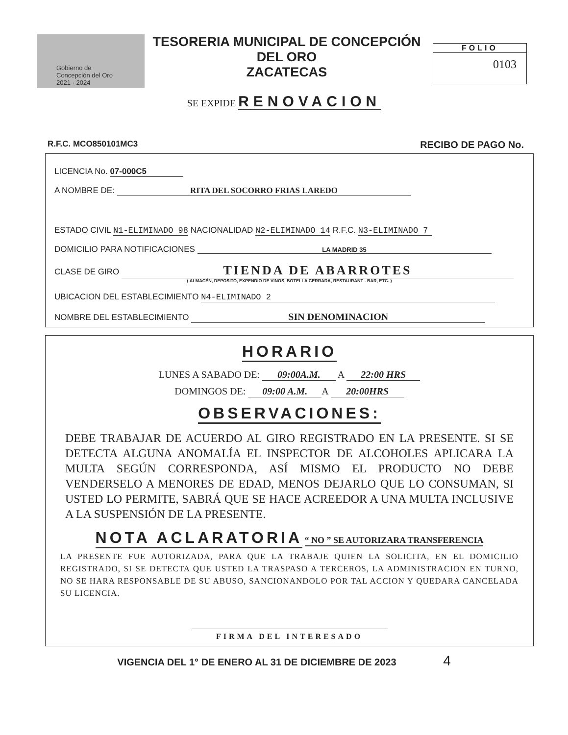Gobierno de Concepción del Oro 2021 · 2024
TESORERIA MUNICIPAL DE CONCEPCIÓN DEL ORO
ZACATECAS
FOLIO
0103
SE EXPIDE RENOVACION
R.F.C. MCO850101MC3 RECIBO DE PAGO No.
LICENCIA No. 07-000C5
A NOMBRE DE: RITA DEL SOCORRO FRIAS LAREDO
ESTADO CIVIL N1-ELIMINADO 98 NACIONALIDAD N2-ELIMINADO 14 R.F.C. N3-ELIMINADO 7
DOMICILIO PARA NOTIFICACIONES LA MADRID 35
CLASE DE GIRO TIENDA DE ABARROTES
( ALMACÉN, DEPOSITO, EXPENDIO DE VINOS, BOTELLA CERRADA, RESTAURANT - BAR, ETC. )
UBICACION DEL ESTABLECIMIENTO N4-ELIMINADO 2
NOMBRE DEL ESTABLECIMIENTO SIN DENOMINACION
HORARIO
LUNES A SABADO DE: 09:00A.M. A 22:00 HRS
DOMINGOS DE: 09:00 A.M. A 20:00HRS
OBSERVACIONES:
DEBE TRABAJAR DE ACUERDO AL GIRO REGISTRADO EN LA PRESENTE. SI SE DETECTA ALGUNA ANOMALÍA EL INSPECTOR DE ALCOHOLES APLICARA LA MULTA SEGÚN CORRESPONDA, ASÍ MISMO EL PRODUCTO NO DEBE VENDERSELO A MENORES DE EDAD, MENOS DEJARLO QUE LO CONSUMAN, SI USTED LO PERMITE, SABRÁ QUE SE HACE ACREEDOR A UNA MULTA INCLUSIVE A LA SUSPENSIÓN DE LA PRESENTE.
NOTA ACLARATORIA
“ NO ” SE AUTORIZARA TRANSFERENCIA
LA PRESENTE FUE AUTORIZADA, PARA QUE LA TRABAJE QUIEN LA SOLICITA, EN EL DOMICILIO REGISTRADO, SI SE DETECTA QUE USTED LA TRASPASO A TERCEROS, LA ADMINISTRACION EN TURNO, NO SE HARA RESPONSABLE DE SU ABUSO, SANCIONANDOLO POR TAL ACCION Y QUEDARA CANCELADA SU LICENCIA.
FIRMA DEL INTERESADO
VIGENCIA DEL 1° DE ENERO AL 31 DE DICIEMBRE DE 2023 4